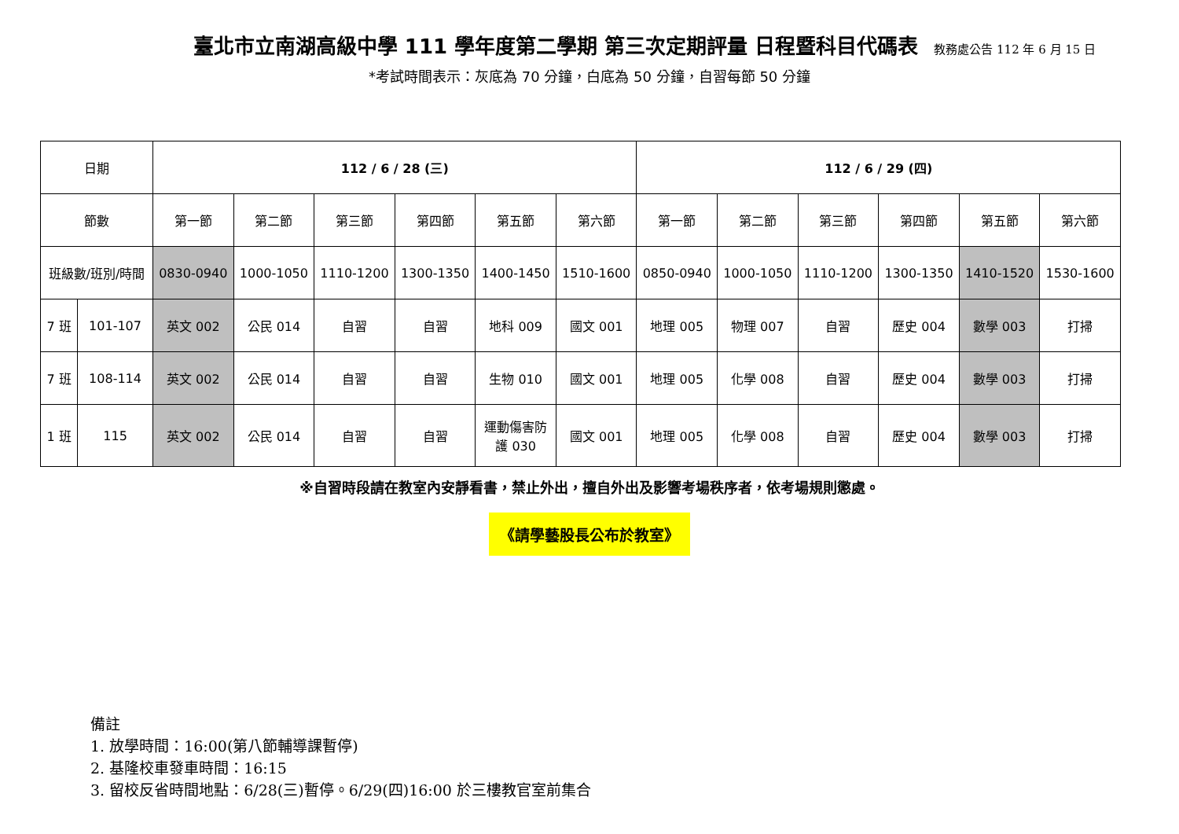臺北市立南湖高級中學 111 學年度第二學期 第三次定期評量 日程暨科目代碼表 教務處公告 112 年 6 月 15 日
*考試時間表示：灰底為 70 分鐘，白底為 50 分鐘，自習每節 50 分鐘
| 日期 | | 112 / 6 / 28 (三) | | | | | | 112 / 6 / 29 (四) | | | | | |
| 節數 | | 第一節 | 第二節 | 第三節 | 第四節 | 第五節 | 第六節 | 第一節 | 第二節 | 第三節 | 第四節 | 第五節 | 第六節 |
| 班級數/班別/時間 | | 0830-0940 | 1000-1050 | 1110-1200 | 1300-1350 | 1400-1450 | 1510-1600 | 0850-0940 | 1000-1050 | 1110-1200 | 1300-1350 | 1410-1520 | 1530-1600 |
| 7 班 | 101-107 | 英文 002 | 公民 014 | 自習 | 自習 | 地科 009 | 國文 001 | 地理 005 | 物理 007 | 自習 | 歷史 004 | 數學 003 | 打掃 |
| 7 班 | 108-114 | 英文 002 | 公民 014 | 自習 | 自習 | 生物 010 | 國文 001 | 地理 005 | 化學 008 | 自習 | 歷史 004 | 數學 003 | 打掃 |
| 1 班 | 115 | 英文 002 | 公民 014 | 自習 | 自習 | 運動傷害防 護 030 | 國文 001 | 地理 005 | 化學 008 | 自習 | 歷史 004 | 數學 003 | 打掃 |
※自習時段請在教室內安靜看書，禁止外出，擅自外出及影響考場秩序者，依考場規則懲處。
《請學藝股長公布於教室》
備註
1. 放學時間：16:00(第八節輔導課暫停)
2. 基隆校車發車時間：16:15
3. 留校反省時間地點：6/28(三)暫停。6/29(四)16:00 於三樓教官室前集合